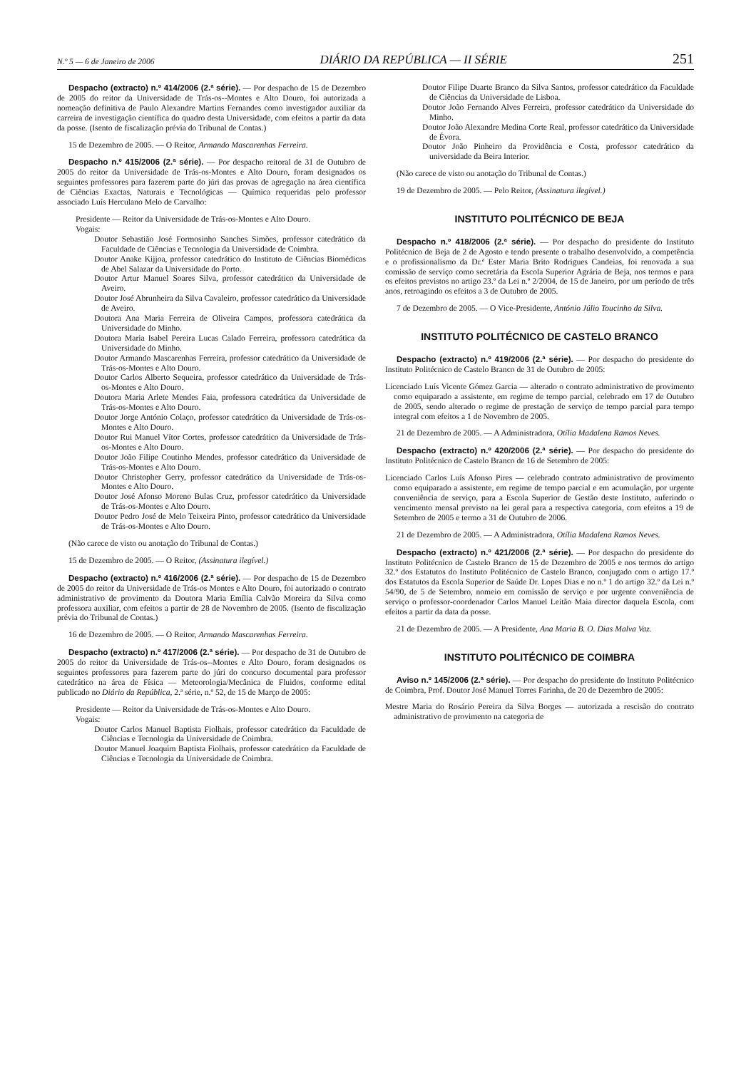N.º 5 — 6 de Janeiro de 2006 DIÁRIO DA REPÚBLICA — II SÉRIE 251
Despacho (extracto) n.º 414/2006 (2.ª série). — Por despacho de 15 de Dezembro de 2005 do reitor da Universidade de Trás-os--Montes e Alto Douro, foi autorizada a nomeação definitiva de Paulo Alexandre Martins Fernandes como investigador auxiliar da carreira de investigação científica do quadro desta Universidade, com efeitos a partir da data da posse. (Isento de fiscalização prévia do Tribunal de Contas.)
15 de Dezembro de 2005. — O Reitor, Armando Mascarenhas Ferreira.
Despacho n.º 415/2006 (2.ª série). — Por despacho reitoral de 31 de Outubro de 2005 do reitor da Universidade de Trás-os-Montes e Alto Douro, foram designados os seguintes professores para fazerem parte do júri das provas de agregação na área científica de Ciências Exactas, Naturais e Tecnológicas — Química requeridas pelo professor associado Luís Herculano Melo de Carvalho:
Presidente — Reitor da Universidade de Trás-os-Montes e Alto Douro.
Vogais:
Doutor Sebastião José Formosinho Sanches Simões, professor catedrático da Faculdade de Ciências e Tecnologia da Universidade de Coimbra.
Doutor Anake Kijjoa, professor catedrático do Instituto de Ciências Biomédicas de Abel Salazar da Universidade do Porto.
Doutor Artur Manuel Soares Silva, professor catedrático da Universidade de Aveiro.
Doutor José Abrunheira da Silva Cavaleiro, professor catedrático da Universidade de Aveiro.
Doutora Ana Maria Ferreira de Oliveira Campos, professora catedrática da Universidade do Minho.
Doutora Maria Isabel Pereira Lucas Calado Ferreira, professora catedrática da Universidade do Minho.
Doutor Armando Mascarenhas Ferreira, professor catedrático da Universidade de Trás-os-Montes e Alto Douro.
Doutor Carlos Alberto Sequeira, professor catedrático da Universidade de Trás-os-Montes e Alto Douro.
Doutora Maria Arlete Mendes Faia, professora catedrática da Universidade de Trás-os-Montes e Alto Douro.
Doutor Jorge António Colaço, professor catedrático da Universidade de Trás-os-Montes e Alto Douro.
Doutor Rui Manuel Vítor Cortes, professor catedrático da Universidade de Trás-os-Montes e Alto Douro.
Doutor João Filipe Coutinho Mendes, professor catedrático da Universidade de Trás-os-Montes e Alto Douro.
Doutor Christopher Gerry, professor catedrático da Universidade de Trás-os-Montes e Alto Douro.
Doutor José Afonso Moreno Bulas Cruz, professor catedrático da Universidade de Trás-os-Montes e Alto Douro.
Doutor Pedro José de Melo Teixeira Pinto, professor catedrático da Universidade de Trás-os-Montes e Alto Douro.
(Não carece de visto ou anotação do Tribunal de Contas.)
15 de Dezembro de 2005. — O Reitor, (Assinatura ilegível.)
Despacho (extracto) n.º 416/2006 (2.ª série). — Por despacho de 15 de Dezembro de 2005 do reitor da Universidade de Trás-os Montes e Alto Douro, foi autorizado o contrato administrativo de provimento da Doutora Maria Emília Calvão Moreira da Silva como professora auxiliar, com efeitos a partir de 28 de Novembro de 2005. (Isento de fiscalização prévia do Tribunal de Contas.)
16 de Dezembro de 2005. — O Reitor, Armando Mascarenhas Ferreira.
Despacho (extracto) n.º 417/2006 (2.ª série). — Por despacho de 31 de Outubro de 2005 do reitor da Universidade de Trás-os--Montes e Alto Douro, foram designados os seguintes professores para fazerem parte do júri do concurso documental para professor catedrático na área de Física — Meteorologia/Mecânica de Fluidos, conforme edital publicado no Diário da República, 2.ª série, n.º 52, de 15 de Março de 2005:
Presidente — Reitor da Universidade de Trás-os-Montes e Alto Douro.
Vogais:
Doutor Carlos Manuel Baptista Fiolhais, professor catedrático da Faculdade de Ciências e Tecnologia da Universidade de Coimbra.
Doutor Manuel Joaquim Baptista Fiolhais, professor catedrático da Faculdade de Ciências e Tecnologia da Universidade de Coimbra.
Doutor Filipe Duarte Branco da Silva Santos, professor catedrático da Faculdade de Ciências da Universidade de Lisboa.
Doutor João Fernando Alves Ferreira, professor catedrático da Universidade do Minho.
Doutor João Alexandre Medina Corte Real, professor catedrático da Universidade de Évora.
Doutor João Pinheiro da Providência e Costa, professor catedrático da universidade da Beira Interior.
(Não carece de visto ou anotação do Tribunal de Contas.)
19 de Dezembro de 2005. — Pelo Reitor, (Assinatura ilegível.)
INSTITUTO POLITÉCNICO DE BEJA
Despacho n.º 418/2006 (2.ª série). — Por despacho do presidente do Instituto Politécnico de Beja de 2 de Agosto e tendo presente o trabalho desenvolvido, a competência e o profissionalismo da Dr.ª Ester Maria Brito Rodrigues Candeias, foi renovada a sua comissão de serviço como secretária da Escola Superior Agrária de Beja, nos termos e para os efeitos previstos no artigo 23.º da Lei n.º 2/2004, de 15 de Janeiro, por um período de três anos, retroagindo os efeitos a 3 de Outubro de 2005.
7 de Dezembro de 2005. — O Vice-Presidente, António Júlio Toucinho da Silva.
INSTITUTO POLITÉCNICO DE CASTELO BRANCO
Despacho (extracto) n.º 419/2006 (2.ª série). — Por despacho do presidente do Instituto Politécnico de Castelo Branco de 31 de Outubro de 2005:
Licenciado Luís Vicente Gómez Garcia — alterado o contrato administrativo de provimento como equiparado a assistente, em regime de tempo parcial, celebrado em 17 de Outubro de 2005, sendo alterado o regime de prestação de serviço de tempo parcial para tempo integral com efeitos a 1 de Novembro de 2005.
21 de Dezembro de 2005. — A Administradora, Otília Madalena Ramos Neves.
Despacho (extracto) n.º 420/2006 (2.ª série). — Por despacho do presidente do Instituto Politécnico de Castelo Branco de 16 de Setembro de 2005:
Licenciado Carlos Luís Afonso Pires — celebrado contrato administrativo de provimento como equiparado a assistente, em regime de tempo parcial e em acumulação, por urgente conveniência de serviço, para a Escola Superior de Gestão deste Instituto, auferindo o vencimento mensal previsto na lei geral para a respectiva categoria, com efeitos a 19 de Setembro de 2005 e termo a 31 de Outubro de 2006.
21 de Dezembro de 2005. — A Administradora, Otília Madalena Ramos Neves.
Despacho (extracto) n.º 421/2006 (2.ª série). — Por despacho do presidente do Instituto Politécnico de Castelo Branco de 15 de Dezembro de 2005 e nos termos do artigo 32.º dos Estatutos do Instituto Politécnico de Castelo Branco, conjugado com o artigo 17.º dos Estatutos da Escola Superior de Saúde Dr. Lopes Dias e no n.º 1 do artigo 32.º da Lei n.º 54/90, de 5 de Setembro, nomeio em comissão de serviço e por urgente conveniência de serviço o professor-coordenador Carlos Manuel Leitão Maia director daquela Escola, com efeitos a partir da data da posse.
21 de Dezembro de 2005. — A Presidente, Ana Maria B. O. Dias Malva Vaz.
INSTITUTO POLITÉCNICO DE COIMBRA
Aviso n.º 145/2006 (2.ª série). — Por despacho do presidente do Instituto Politécnico de Coimbra, Prof. Doutor José Manuel Torres Farinha, de 20 de Dezembro de 2005:
Mestre Maria do Rosário Pereira da Silva Borges — autorizada a rescisão do contrato administrativo de provimento na categoria de